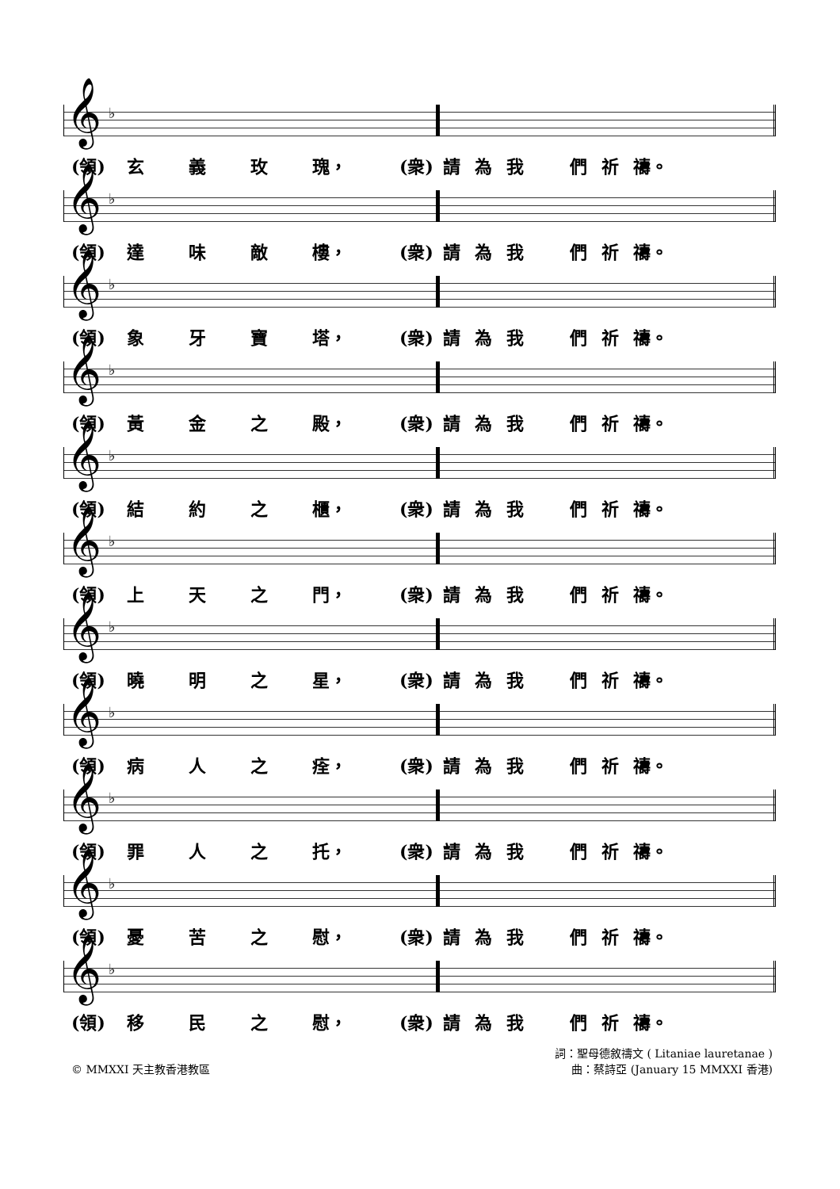𝄞 ♭
(領) 玄 義 玫 瑰， (衆) 請為我們祈 禱。
𝄞 ♭
(領) 達 味 敵 樓， (衆) 請為我們祈 禱。
𝄞 ♭
(領) 象 牙 寶 塔， (衆) 請為我們祈 禱。
𝄞 ♭
(領) 黃 金 之 殿， (衆) 請為我們祈 禱。
𝄞 ♭
(領) 結 約 之 櫃， (衆) 請為我們祈 禱。
𝄞 ♭
(領) 上 天 之 門， (衆) 請為我們祈 禱。
𝄞 ♭
(領) 曉 明 之 星， (衆) 請為我們祈 禱。
𝄞 ♭
(領) 病 人 之 痊， (衆) 請為我們祈 禱。
𝄞 ♭
(領) 罪 人 之 托， (衆) 請為我們祈 禱。
𝄞 ♭
(領) 憂 苦 之 慰， (衆) 請為我們祈 禱。
𝄞 ♭
(領) 移 民 之 慰， (衆) 請為我們祈 禱。
© MMXXI 天主教香港教區
詞：聖母德敘禱文 ( Litaniae lauretanae )
曲：蔡詩亞 (January 15 MMXXI 香港)